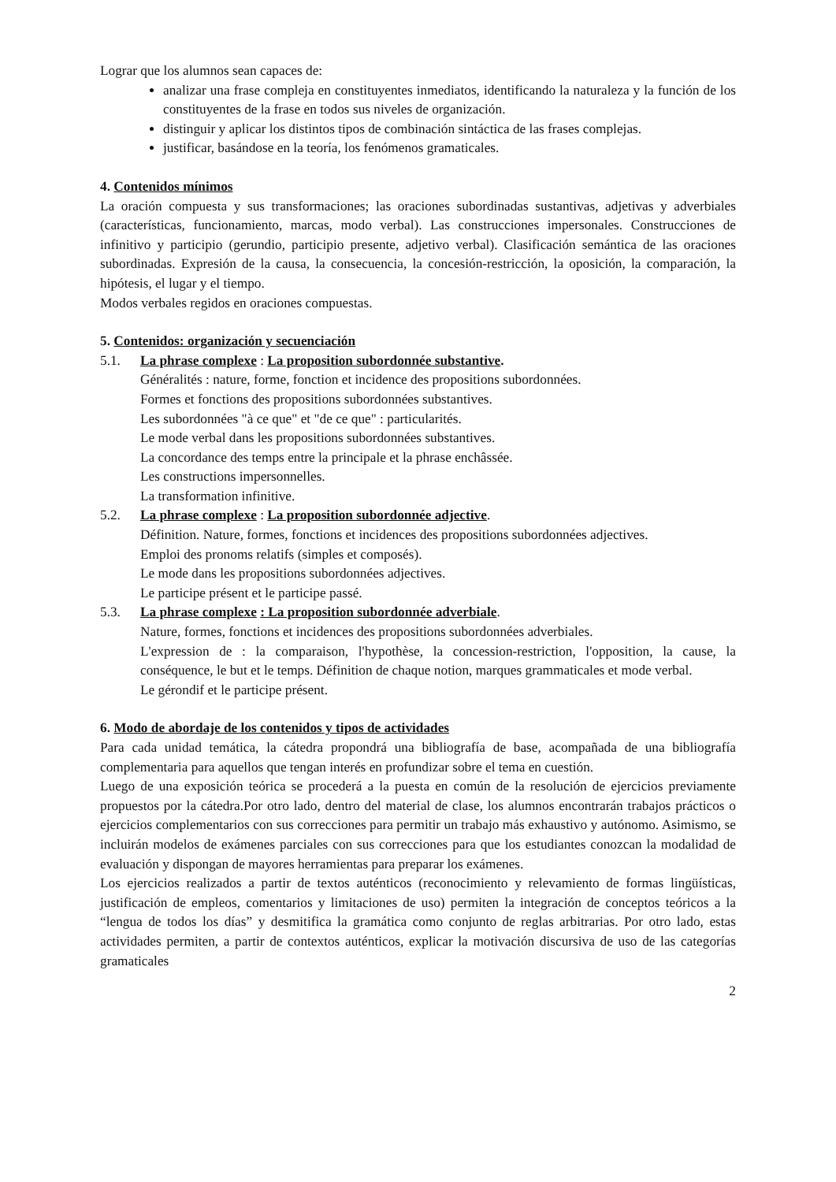Lograr que los alumnos sean capaces de:
analizar una frase compleja en constituyentes inmediatos, identificando la naturaleza y la función de los constituyentes de la frase en todos sus niveles de organización.
distinguir y aplicar los distintos tipos de combinación sintáctica de las frases complejas.
justificar, basándose en la teoría, los fenómenos gramaticales.
4. Contenidos mínimos
La oración compuesta y sus transformaciones; las oraciones subordinadas sustantivas, adjetivas y adverbiales (características, funcionamiento, marcas, modo verbal). Las construcciones impersonales. Construcciones de infinitivo y participio (gerundio, participio presente, adjetivo verbal). Clasificación semántica de las oraciones subordinadas. Expresión de la causa, la consecuencia, la concesión-restricción, la oposición, la comparación, la hipótesis, el lugar y el tiempo.
Modos verbales regidos en oraciones compuestas.
5. Contenidos: organización y secuenciación
5.1. La phrase complexe : La proposition subordonnée substantive.
Généralités : nature, forme, fonction et incidence des propositions subordonnées.
Formes et fonctions des propositions subordonnées substantives.
Les subordonnées "à ce que" et "de ce que" : particularités.
Le mode verbal dans les propositions subordonnées substantives.
La concordance des temps entre la principale et la phrase enchâssée.
Les constructions impersonnelles.
La transformation infinitive.
5.2. La phrase complexe : La proposition subordonnée adjective.
Définition. Nature, formes, fonctions et incidences des propositions subordonnées adjectives.
Emploi des pronoms relatifs (simples et composés).
Le mode dans les propositions subordonnées adjectives.
Le participe présent et le participe passé.
5.3. La phrase complexe : La proposition subordonnée adverbiale.
Nature, formes, fonctions et incidences des propositions subordonnées adverbiales.
L'expression de : la comparaison, l'hypothèse, la concession-restriction, l'opposition, la cause, la conséquence, le but et le temps. Définition de chaque notion, marques grammaticales et mode verbal.
Le gérondif et le participe présent.
6. Modo de abordaje de los contenidos y tipos de actividades
Para cada unidad temática, la cátedra propondrá una bibliografía de base, acompañada de una bibliografía complementaria para aquellos que tengan interés en profundizar sobre el tema en cuestión.
Luego de una exposición teórica se procederá a la puesta en común de la resolución de ejercicios previamente propuestos por la cátedra.Por otro lado, dentro del material de clase, los alumnos encontrarán trabajos prácticos o ejercicios complementarios con sus correcciones para permitir un trabajo más exhaustivo y autónomo. Asimismo, se incluirán modelos de exámenes parciales con sus correcciones para que los estudiantes conozcan la modalidad de evaluación y dispongan de mayores herramientas para preparar los exámenes.
Los ejercicios realizados a partir de textos auténticos (reconocimiento y relevamiento de formas lingüísticas, justificación de empleos, comentarios y limitaciones de uso) permiten la integración de conceptos teóricos a la “lengua de todos los días” y desmitifica la gramática como conjunto de reglas arbitrarias. Por otro lado, estas actividades permiten, a partir de contextos auténticos, explicar la motivación discursiva de uso de las categorías gramaticales
2